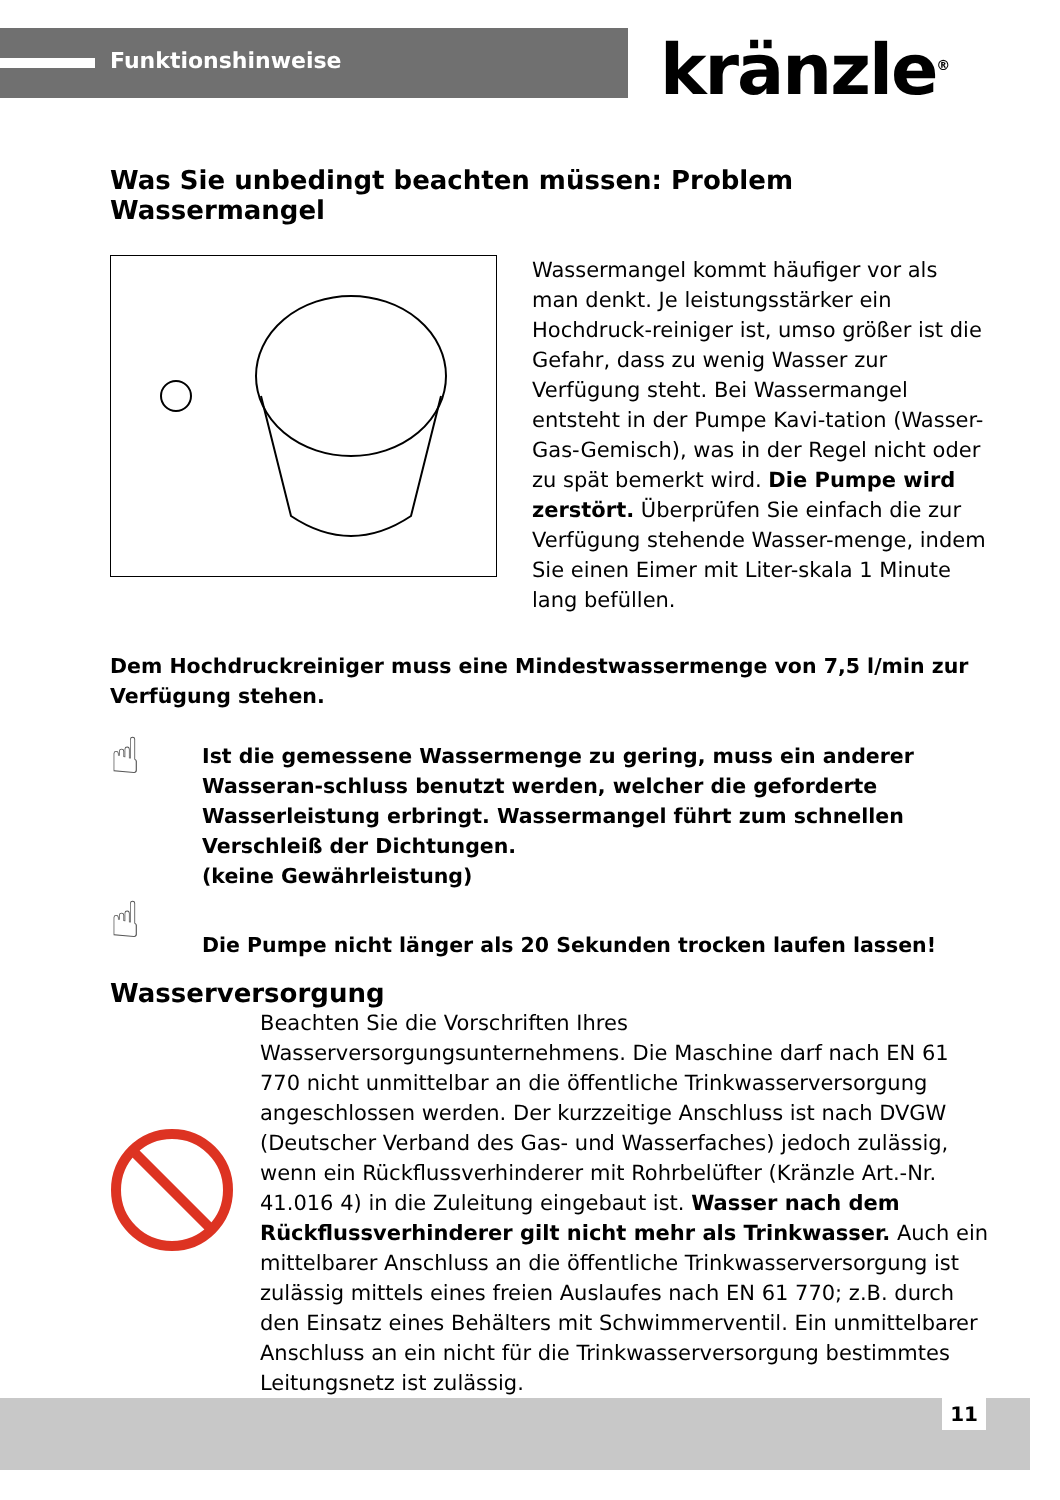Funktionshinweise kränzle<sup>®</sup>
Was Sie unbedingt beachten müssen: Problem Wassermangel
Wassermangel kommt häufiger vor als man denkt. Je leistungsstärker ein Hochdruck-reiniger ist, umso größer ist die Gefahr, dass zu wenig Wasser zur Verfügung steht. Bei Wassermangel entsteht in der Pumpe Kavi-tation (Wasser-Gas-Gemisch), was in der Regel nicht oder zu spät bemerkt wird. Die Pumpe wird zerstört. Überprüfen Sie einfach die zur Verfügung stehende Wasser-menge, indem Sie einen Eimer mit Liter-skala 1 Minute lang befüllen.
Dem Hochdruckreiniger muss eine Mindestwassermenge von 7,5 l/min zur Verfügung stehen.
☝
Ist die gemessene Wassermenge zu gering, muss ein anderer Wasseran-schluss benutzt werden, welcher die geforderte Wasserleistung erbringt. Wassermangel führt zum schnellen Verschleiß der Dichtungen.
(keine Gewährleistung)
☝
Die Pumpe nicht länger als 20 Sekunden trocken laufen lassen!
Wasserversorgung
Beachten Sie die Vorschriften Ihres Wasserversorgungsunternehmens. Die Maschine darf nach EN 61 770 nicht unmittelbar an die öffentliche Trinkwasserversorgung angeschlossen werden. Der kurzzeitige Anschluss ist nach DVGW (Deutscher Verband des Gas- und Wasserfaches) jedoch zulässig, wenn ein Rückflussverhinderer mit Rohrbelüfter (Kränzle Art.-Nr. 41.016 4) in die Zuleitung eingebaut ist. Wasser nach dem Rückflussverhinderer gilt nicht mehr als Trinkwasser. Auch ein mittelbarer Anschluss an die öffentliche Trinkwasserversorgung ist zulässig mittels eines freien Auslaufes nach EN 61 770; z.B. durch den Einsatz eines Behälters mit Schwimmerventil. Ein unmittelbarer Anschluss an ein nicht für die Trinkwasserversorgung bestimmtes Leitungsnetz ist zulässig.
11